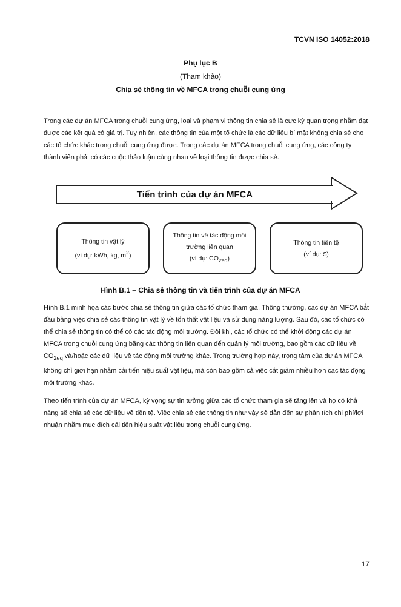TCVN ISO 14052:2018
Phụ lục B
(Tham khảo)
Chia sẻ thông tin về MFCA trong chuỗi cung ứng
Trong các dự án MFCA trong chuỗi cung ứng, loại và phạm vi thông tin chia sẻ là cực kỳ quan trọng nhằm đạt được các kết quả có giá trị. Tuy nhiên, các thông tin của một tổ chức là các dữ liệu bí mật không chia sẻ cho các tổ chức khác trong chuỗi cung ứng được. Trong các dự án MFCA trong chuỗi cung ứng, các công ty thành viên phải có các cuộc thảo luận cùng nhau về loại thông tin được chia sẻ.
Tiến trình của dự án MFCA
Thông tin vật lý
(ví dụ: kWh, kg, m<sup>2</sup>)
Thông tin về tác động môi trường liên quan
(ví dụ: CO<sub>2eq</sub>)
Thông tin tiền tệ
(ví dụ: $)
Hình B.1 – Chia sẻ thông tin và tiến trình của dự án MFCA
Hình B.1 minh họa các bước chia sẻ thông tin giữa các tổ chức tham gia. Thông thường, các dự án MFCA bắt đầu bằng việc chia sẻ các thông tin vật lý về tổn thất vật liệu và sử dụng năng lượng. Sau đó, các tổ chức có thể chia sẻ thông tin có thể có các tác động môi trường. Đôi khi, các tổ chức có thể khởi động các dự án MFCA trong chuỗi cung ứng bằng các thông tin liên quan đến quản lý môi trường, bao gồm các dữ liệu về CO<sub>2eq</sub> và/hoặc các dữ liệu về tác động môi trường khác. Trong trường hợp này, trọng tâm của dự án MFCA không chỉ giới hạn nhằm cải tiến hiệu suất vật liệu, mà còn bao gồm cả việc cắt giảm nhiều hơn các tác động môi trường khác.
Theo tiến trình của dự án MFCA, kỳ vọng sự tin tưởng giữa các tổ chức tham gia sẽ tăng lên và họ có khả năng sẽ chia sẻ các dữ liệu về tiền tệ. Việc chia sẻ các thông tin như vậy sẽ dẫn đến sự phân tích chi phí/lợi nhuận nhằm mục đích cải tiến hiệu suất vật liệu trong chuỗi cung ứng.
17